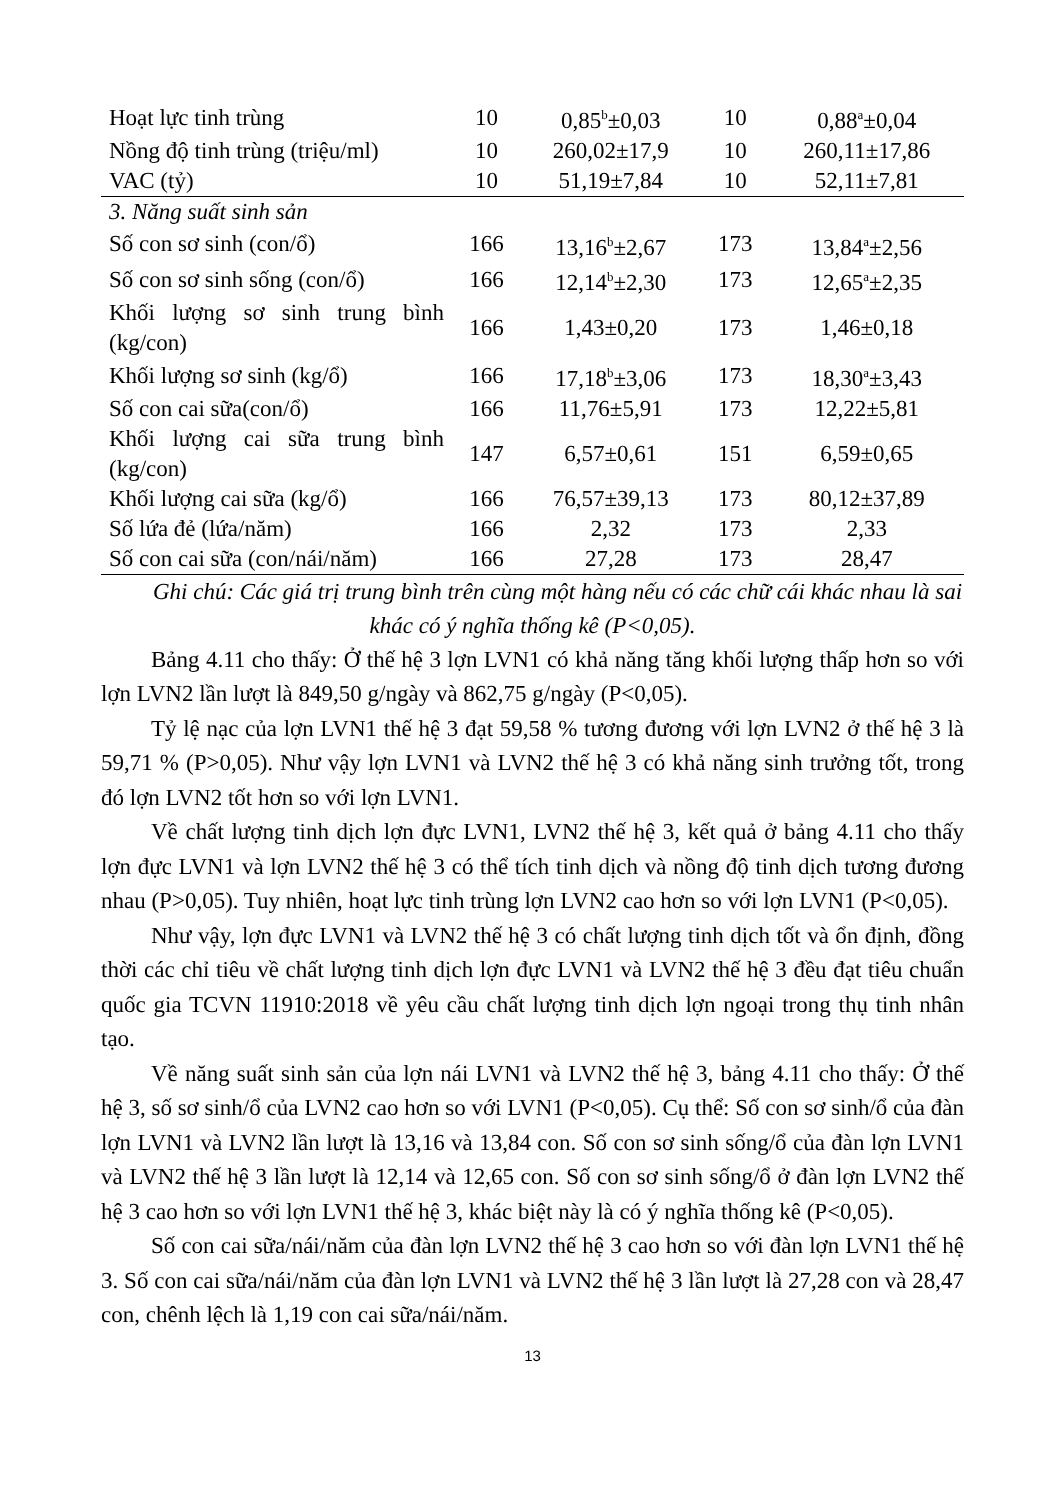| Hoạt lực tinh trùng | 10 | 0,85<sup>b</sup>±0,03 | 10 | 0,88<sup>a</sup>±0,04 |
| Nồng độ tinh trùng (triệu/ml) | 10 | 260,02±17,9 | 10 | 260,11±17,86 |
| VAC (tỷ) | 10 | 51,19±7,84 | 10 | 52,11±7,81 |
| 3. Năng suất sinh sản | | | | |
| Số con sơ sinh (con/ổ) | 166 | 13,16<sup>b</sup>±2,67 | 173 | 13,84<sup>a</sup>±2,56 |
| Số con sơ sinh sống (con/ổ) | 166 | 12,14<sup>b</sup>±2,30 | 173 | 12,65<sup>a</sup>±2,35 |
| Khối lượng sơ sinh trung bình (kg/con) | 166 | 1,43±0,20 | 173 | 1,46±0,18 |
| Khối lượng sơ sinh (kg/ổ) | 166 | 17,18<sup>b</sup>±3,06 | 173 | 18,30<sup>a</sup>±3,43 |
| Số con cai sữa(con/ổ) | 166 | 11,76±5,91 | 173 | 12,22±5,81 |
| Khối lượng cai sữa trung bình (kg/con) | 147 | 6,57±0,61 | 151 | 6,59±0,65 |
| Khối lượng cai sữa (kg/ổ) | 166 | 76,57±39,13 | 173 | 80,12±37,89 |
| Số lứa đẻ (lứa/năm) | 166 | 2,32 | 173 | 2,33 |
| Số con cai sữa (con/nái/năm) | 166 | 27,28 | 173 | 28,47 |
Ghi chú: Các giá trị trung bình trên cùng một hàng nếu có các chữ cái khác nhau là sai khác có ý nghĩa thống kê (P<0,05).
Bảng 4.11 cho thấy: Ở thế hệ 3 lợn LVN1 có khả năng tăng khối lượng thấp hơn so với lợn LVN2 lần lượt là 849,50 g/ngày và 862,75 g/ngày (P<0,05).
Tỷ lệ nạc của lợn LVN1 thế hệ 3 đạt 59,58 % tương đương với lợn LVN2 ở thế hệ 3 là 59,71 % (P>0,05). Như vậy lợn LVN1 và LVN2 thế hệ 3 có khả năng sinh trưởng tốt, trong đó lợn LVN2 tốt hơn so với lợn LVN1.
Về chất lượng tinh dịch lợn đực LVN1, LVN2 thế hệ 3, kết quả ở bảng 4.11 cho thấy lợn đực LVN1 và lợn LVN2 thế hệ 3 có thể tích tinh dịch và nồng độ tinh dịch tương đương nhau (P>0,05). Tuy nhiên, hoạt lực tinh trùng lợn LVN2 cao hơn so với lợn LVN1 (P<0,05).
Như vậy, lợn đực LVN1 và LVN2 thế hệ 3 có chất lượng tinh dịch tốt và ổn định, đồng thời các chỉ tiêu về chất lượng tinh dịch lợn đực LVN1 và LVN2 thế hệ 3 đều đạt tiêu chuẩn quốc gia TCVN 11910:2018 về yêu cầu chất lượng tinh dịch lợn ngoại trong thụ tinh nhân tạo.
Về năng suất sinh sản của lợn nái LVN1 và LVN2 thế hệ 3, bảng 4.11 cho thấy: Ở thế hệ 3, số sơ sinh/ổ của LVN2 cao hơn so với LVN1 (P<0,05). Cụ thể: Số con sơ sinh/ổ của đàn lợn LVN1 và LVN2 lần lượt là 13,16 và 13,84 con. Số con sơ sinh sống/ổ của đàn lợn LVN1 và LVN2 thế hệ 3 lần lượt là 12,14 và 12,65 con. Số con sơ sinh sống/ổ ở đàn lợn LVN2 thế hệ 3 cao hơn so với lợn LVN1 thế hệ 3, khác biệt này là có ý nghĩa thống kê (P<0,05).
Số con cai sữa/nái/năm của đàn lợn LVN2 thế hệ 3 cao hơn so với đàn lợn LVN1 thế hệ 3. Số con cai sữa/nái/năm của đàn lợn LVN1 và LVN2 thế hệ 3 lần lượt là 27,28 con và 28,47 con, chênh lệch là 1,19 con cai sữa/nái/năm.
13